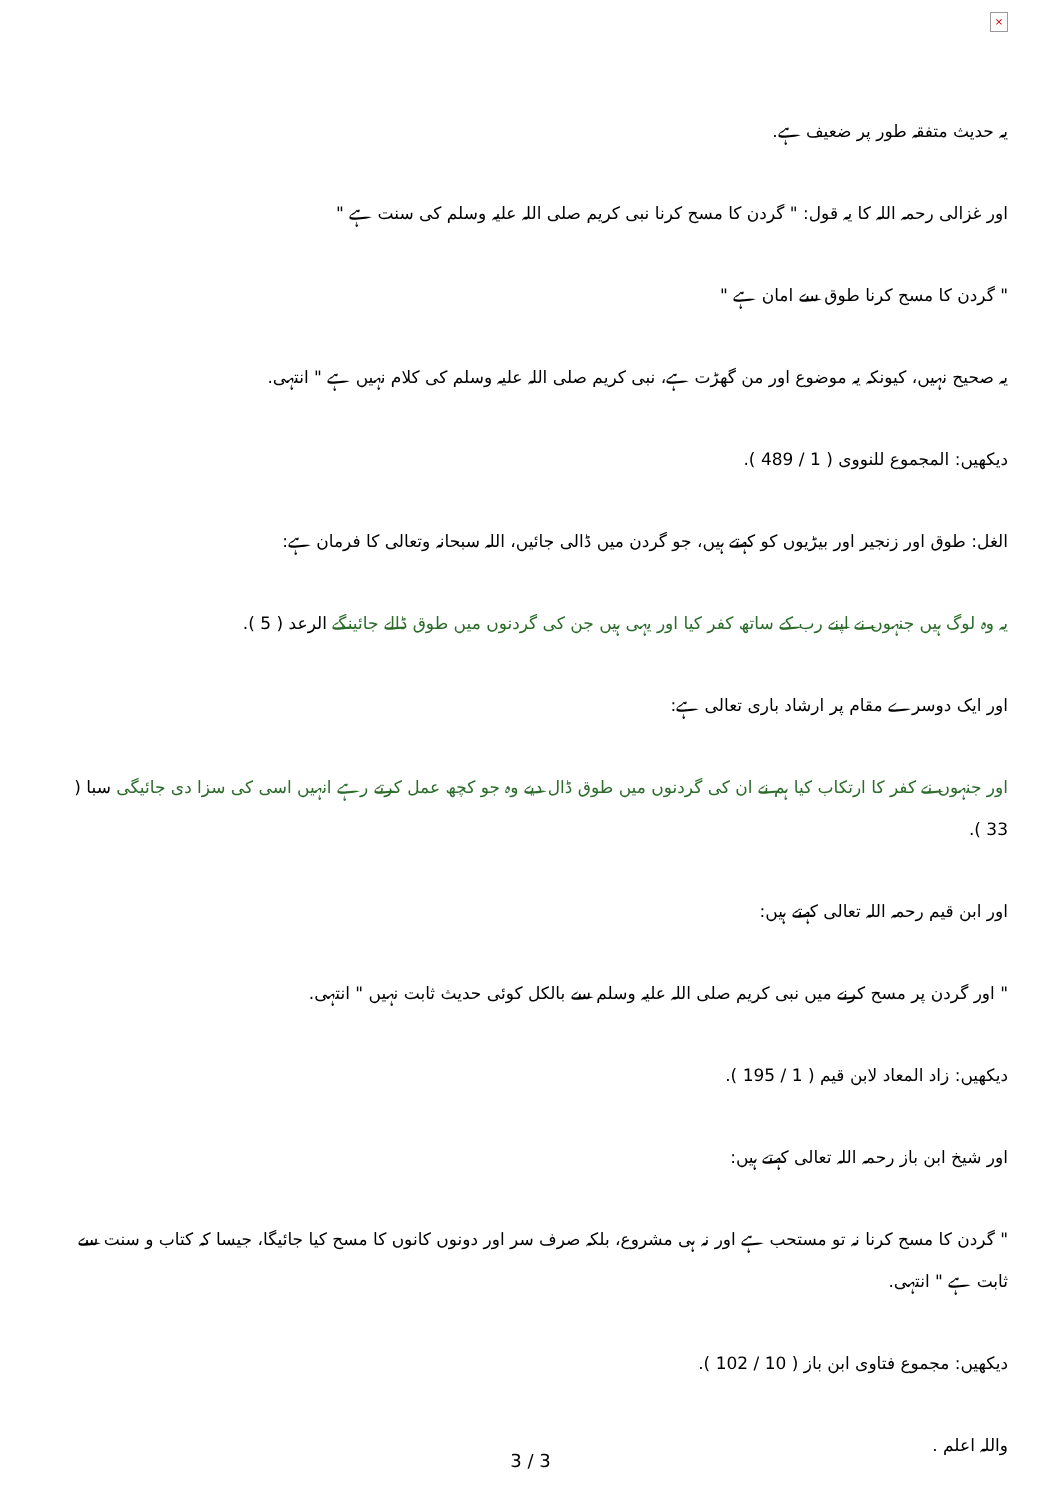×
یہ حدیث متفقہ طور پر ضعیف ہے.
اور غزالی رحمہ اللہ کا یہ قول: " گردن کا مسح کرنا نبی کریم صلی اللہ علیہ وسلم کی سنت ہے "
" گردن کا مسح کرنا طوق سے امان ہے "
یہ صحیح نہیں، کیونکہ یہ موضوع اور من گھڑت ہے، نبی کریم صلی اللہ علیہ وسلم کی کلام نہیں ہے " انتہی.
دیکھیں: المجموع للنووی ( 1 / 489 ).
الغل: طوق اور زنجیر اور بیڑیوں کو کہتے ہیں، جو گردن میں ڈالی جائیں، اللہ سبحانہ وتعالی کا فرمان ہے:
یہ وہ لوگ ہیں جنہوں نے اپنے رب کے ساتھ کفر کیا اور یہی ہیں جن کی گردنوں میں طوق ڈالے جائینگے الرعد ( 5 ).
اور ایک دوسرے مقام پر ارشاد باری تعالی ہے:
اور جنہوں نے کفر کا ارتکاب کیا ہم نے ان کی گردنوں میں طوق ڈال دیے وہ جو کچھ عمل کرتے رہے انہیں اسی کی سزا دی جائیگی سبا ( 33 ).
اور ابن قیم رحمہ اللہ تعالی کہتے ہیں:
" اور گردن پر مسح کرنے میں نبی کریم صلی اللہ علیہ وسلم سے بالکل کوئی حدیث ثابت نہیں " انتہی.
دیکھیں: زاد المعاد لابن قیم ( 1 / 195 ).
اور شیخ ابن باز رحمہ اللہ تعالی کہتے ہیں:
" گردن کا مسح کرنا نہ تو مستحب ہے اور نہ ہی مشروع، بلکہ صرف سر اور دونوں کانوں کا مسح کیا جائیگا، جیسا کہ کتاب و سنت سے ثابت ہے " انتہی.
دیکھیں: مجموع فتاوی ابن باز ( 10 / 102 ).
واللہ اعلم .
3 / 3